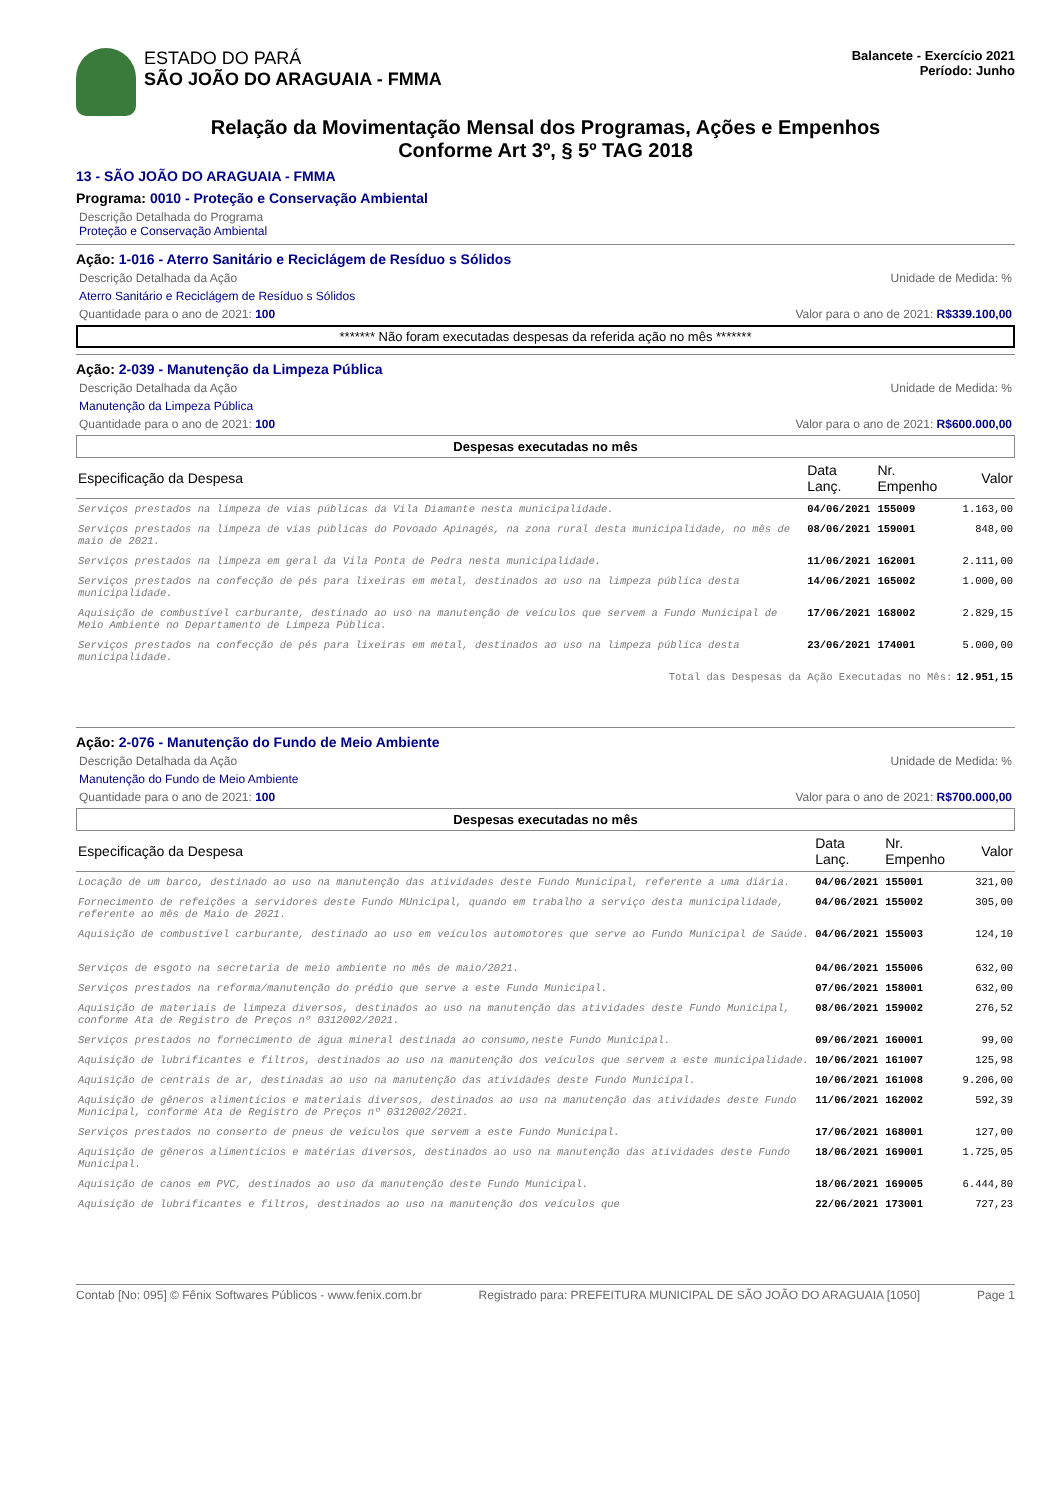ESTADO DO PARÁ
SÃO JOÃO DO ARAGUAIA - FMMA
Balancete - Exercício 2021
Período: Junho
Relação da Movimentação Mensal dos Programas, Ações e Empenhos
Conforme Art 3º, § 5º TAG 2018
13 - SÃO JOÃO DO ARAGUAIA - FMMA
Programa: 0010 - Proteção e Conservação Ambiental
Descrição Detalhada do Programa
Proteção e Conservação Ambiental
Ação: 1-016 - Aterro Sanitário e Reciclágem de Resíduo s Sólidos
Descrição Detalhada da Ação Unidade de Medida: %
Aterro Sanitário e Reciclágem de Resíduo s Sólidos
Quantidade para o ano de 2021: 100 Valor para o ano de 2021: R$339.100,00
******* Não foram executadas despesas da referida ação no mês *******
Ação: 2-039 - Manutenção da Limpeza Pública
Descrição Detalhada da Ação Unidade de Medida: %
Manutenção da Limpeza Pública
Quantidade para o ano de 2021: 100 Valor para o ano de 2021: R$600.000,00
Despesas executadas no mês
| Especificação da Despesa | Data Lanç. | Nr. Empenho | Valor |
| --- | --- | --- | --- |
| Serviços prestados na limpeza de vias públicas da Vila Diamante nesta municipalidade. | 04/06/2021 | 155009 | 1.163,00 |
| Serviços prestados na limpeza de vias públicas do Povoado Apinagés, na zona rural desta municipalidade, no mês de maio de 2021. | 08/06/2021 | 159001 | 848,00 |
| Serviços prestados na limpeza em geral da Vila Ponta de Pedra nesta municipalidade. | 11/06/2021 | 162001 | 2.111,00 |
| Serviços prestados na confecção de pés para lixeiras em metal, destinados ao uso na limpeza pública desta municipalidade. | 14/06/2021 | 165002 | 1.000,00 |
| Aquisição de combustível carburante, destinado ao uso na manutenção de veículos que servem a Fundo Municipal de Meio Ambiente no Departamento de Limpeza Pública. | 17/06/2021 | 168002 | 2.829,15 |
| Serviços prestados na confecção de pés para lixeiras em metal, destinados ao uso na limpeza pública desta municipalidade. | 23/06/2021 | 174001 | 5.000,00 |
| Total das Despesas da Ação Executadas no Mês: | | | 12.951,15 |
Ação: 2-076 - Manutenção do Fundo de Meio Ambiente
Descrição Detalhada da Ação Unidade de Medida: %
Manutenção do Fundo de Meio Ambiente
Quantidade para o ano de 2021: 100 Valor para o ano de 2021: R$700.000,00
Despesas executadas no mês
| Especificação da Despesa | Data Lanç. | Nr. Empenho | Valor |
| --- | --- | --- | --- |
| Locação de um barco, destinado ao uso na manutenção das atividades deste Fundo Municipal, referente a uma diária. | 04/06/2021 | 155001 | 321,00 |
| Fornecimento de refeições a servidores deste Fundo MUnicipal, quando em trabalho a serviço desta municipalidade, referente ao mês de Maio de 2021. | 04/06/2021 | 155002 | 305,00 |
| Aquisição de combustível carburante, destinado ao uso em veículos automotores que serve ao Fundo Municipal de Saúde. | 04/06/2021 | 155003 | 124,10 |
| Serviços de esgoto na secretaria de meio ambiente no mês de maio/2021. | 04/06/2021 | 155006 | 632,00 |
| Serviços prestados na reforma/manutenção do prédio que serve a este Fundo Municipal. | 07/06/2021 | 158001 | 632,00 |
| Aquisição de materiais de limpeza diversos, destinados ao uso na manutenção das atividades deste Fundo Municipal, conforme Ata de Registro de Preços nº 0312002/2021. | 08/06/2021 | 159002 | 276,52 |
| Serviços prestados no fornecimento de água mineral destinada ao consumo,neste Fundo Municipal. | 09/06/2021 | 160001 | 99,00 |
| Aquisição de lubrificantes e filtros, destinados ao uso na manutenção dos veículos que servem a este municipalidade. | 10/06/2021 | 161007 | 125,98 |
| Aquisição de centrais de ar, destinadas ao uso na manutenção das atividades deste Fundo Municipal. | 10/06/2021 | 161008 | 9.206,00 |
| Aquisição de gêneros alimentícios e materiais diversos, destinados ao uso na manutenção das atividades deste Fundo Municipal, conforme Ata de Registro de Preços nº 0312002/2021. | 11/06/2021 | 162002 | 592,39 |
| Serviços prestados no conserto de pneus de veículos que servem a este Fundo Municipal. | 17/06/2021 | 168001 | 127,00 |
| Aquisição de gêneros alimentícios e matérias diversos, destinados ao uso na manutenção das atividades deste Fundo Municipal. | 18/06/2021 | 169001 | 1.725,05 |
| Aquisição de canos em PVC, destinados ao uso da manutenção deste Fundo Municipal. | 18/06/2021 | 169005 | 6.444,80 |
| Aquisição de lubrificantes e filtros, destinados ao uso na manutenção dos veículos que | 22/06/2021 | 173001 | 727,23 |
Contab [No: 095] © Fênix Softwares Públicos - www.fenix.com.br Registrado para: PREFEITURA MUNICIPAL DE SÃO JOÃO DO ARAGUAIA [1050] Page 1